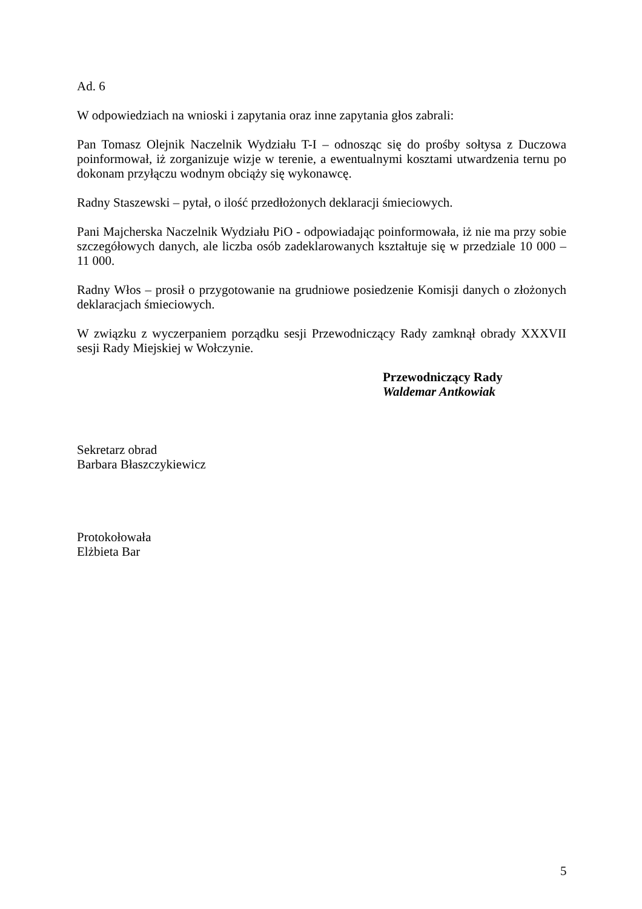Ad. 6
W odpowiedziach na wnioski i zapytania oraz inne zapytania głos zabrali:
Pan Tomasz Olejnik Naczelnik Wydziału T-I – odnosząc się do prośby sołtysa z Duczowa poinformował, iż zorganizuje wizje w terenie, a ewentualnymi kosztami utwardzenia ternu po dokonam przyłączu wodnym obciąży się wykonawcę.
Radny Staszewski – pytał, o ilość przedłożonych deklaracji śmieciowych.
Pani Majcherska Naczelnik Wydziału PiO - odpowiadając poinformowała, iż nie ma przy sobie szczegółowych danych, ale liczba osób zadeklarowanych kształtuje się w przedziale 10 000 – 11 000.
Radny Włos – prosił o przygotowanie na grudniowe posiedzenie Komisji danych o złożonych deklaracjach śmieciowych.
W związku z wyczerpaniem porządku sesji Przewodniczący Rady zamknął obrady XXXVII sesji Rady Miejskiej w Wołczynie.
Przewodniczący Rady
Waldemar Antkowiak
Sekretarz obrad
Barbara Błaszczykiewicz
Protokołowała
Elżbieta Bar
5